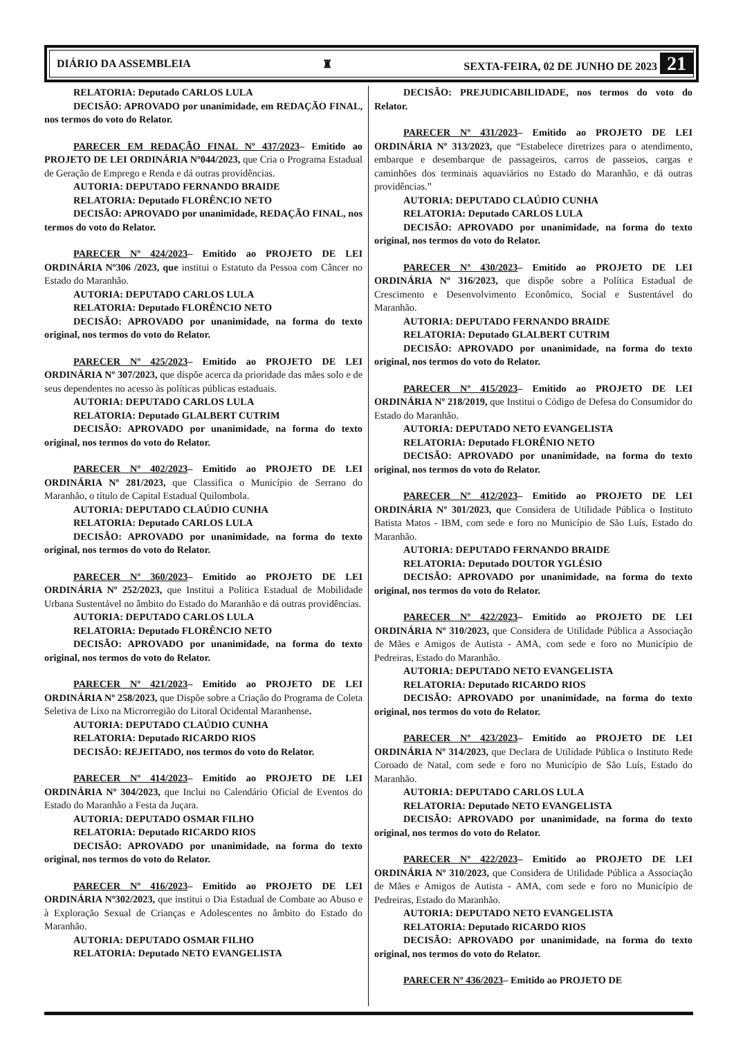DIÁRIO DA ASSEMBLEIA ♜ SEXTA-FEIRA, 02 DE JUNHO DE 2023 21
RELATORIA: Deputado CARLOS LULA
DECISÃO: APROVADO por unanimidade, em REDAÇÃO FINAL, nos termos do voto do Relator.
PARECER EM REDAÇÃO FINAL Nº 437/2023– Emitido ao PROJETO DE LEI ORDINÁRIA Nº044/2023, que Cria o Programa Estadual de Geração de Emprego e Renda e dá outras providências.
AUTORIA: DEPUTADO FERNANDO BRAIDE
RELATORIA: Deputado FLORÊNCIO NETO
DECISÃO: APROVADO por unanimidade, REDAÇÃO FINAL, nos termos do voto do Relator.
PARECER Nº 424/2023– Emitido ao PROJETO DE LEI ORDINÁRIA Nº306 /2023, que institui o Estatuto da Pessoa com Câncer no Estado do Maranhão.
AUTORIA: DEPUTADO CARLOS LULA
RELATORIA: Deputado FLORÊNCIO NETO
DECISÃO: APROVADO por unanimidade, na forma do texto original, nos termos do voto do Relator.
PARECER Nº 425/2023– Emitido ao PROJETO DE LEI ORDINÁRIA Nº 307/2023, que dispõe acerca da prioridade das mães solo e de seus dependentes no acesso às políticas públicas estaduais.
AUTORIA: DEPUTADO CARLOS LULA
RELATORIA: Deputado GLALBERT CUTRIM
DECISÃO: APROVADO por unanimidade, na forma do texto original, nos termos do voto do Relator.
PARECER Nº 402/2023– Emitido ao PROJETO DE LEI ORDINÁRIA Nº 281/2023, que Classifica o Município de Serrano do Maranhão, o título de Capital Estadual Quilombola.
AUTORIA: DEPUTADO CLAÚDIO CUNHA
RELATORIA: Deputado CARLOS LULA
DECISÃO: APROVADO por unanimidade, na forma do texto original, nos termos do voto do Relator.
PARECER Nº 360/2023– Emitido ao PROJETO DE LEI ORDINÁRIA Nº 252/2023, que Institui a Política Estadual de Mobilidade Urbana Sustentável no âmbito do Estado do Maranhão e dá outras providências.
AUTORIA: DEPUTADO CARLOS LULA
RELATORIA: Deputado FLORÊNCIO NETO
DECISÃO: APROVADO por unanimidade, na forma do texto original, nos termos do voto do Relator.
PARECER Nº 421/2023– Emitido ao PROJETO DE LEI ORDINÁRIA Nº 258/2023, que Dispõe sobre a Criação do Programa de Coleta Seletiva de Lixo na Microrregião do Litoral Ocidental Maranhense.
AUTORIA: DEPUTADO CLAÚDIO CUNHA
RELATORIA: Deputado RICARDO RIOS
DECISÃO: REJEITADO, nos termos do voto do Relator.
PARECER Nº 414/2023– Emitido ao PROJETO DE LEI ORDINÁRIA Nº 304/2023, que Inclui no Calendário Oficial de Eventos do Estado do Maranhão a Festa da Juçara.
AUTORIA: DEPUTADO OSMAR FILHO
RELATORIA: Deputado RICARDO RIOS
DECISÃO: APROVADO por unanimidade, na forma do texto original, nos termos do voto do Relator.
PARECER Nº 416/2023– Emitido ao PROJETO DE LEI ORDINÁRIA Nº302/2023, que institui o Dia Estadual de Combate ao Abuso e à Exploração Sexual de Crianças e Adolescentes no âmbito do Estado do Maranhão.
AUTORIA: DEPUTADO OSMAR FILHO
RELATORIA: Deputado NETO EVANGELISTA
DECISÃO: PREJUDICABILIDADE, nos termos do voto do Relator.
PARECER Nº 431/2023– Emitido ao PROJETO DE LEI ORDINÁRIA Nº 313/2023, que “Estabelece diretrizes para o atendimento, embarque e desembarque de passageiros, carros de passeios, cargas e caminhões dos terminais aquaviários no Estado do Maranhão, e dá outras providências.”
AUTORIA: DEPUTADO CLAÚDIO CUNHA
RELATORIA: Deputado CARLOS LULA
DECISÃO: APROVADO por unanimidade, na forma do texto original, nos termos do voto do Relator.
PARECER Nº 430/2023– Emitido ao PROJETO DE LEI ORDINÁRIA Nº 316/2023, que dispõe sobre a Política Estadual de Crescimento e Desenvolvimento Econômico, Social e Sustentável do Maranhão.
AUTORIA: DEPUTADO FERNANDO BRAIDE
RELATORIA: Deputado GLALBERT CUTRIM
DECISÃO: APROVADO por unanimidade, na forma do texto original, nos termos do voto do Relator.
PARECER Nº 415/2023– Emitido ao PROJETO DE LEI ORDINÁRIA Nº 218/2019, que Institui o Código de Defesa do Consumidor do Estado do Maranhão.
AUTORIA: DEPUTADO NETO EVANGELISTA
RELATORIA: Deputado FLORÊNIO NETO
DECISÃO: APROVADO por unanimidade, na forma do texto original, nos termos do voto do Relator.
PARECER Nº 412/2023– Emitido ao PROJETO DE LEI ORDINÁRIA Nº 301/2023, que Considera de Utilidade Pública o Instituto Batista Matos - IBM, com sede e foro no Município de São Luís, Estado do Maranhão.
AUTORIA: DEPUTADO FERNANDO BRAIDE
RELATORIA: Deputado DOUTOR YGLÉSIO
DECISÃO: APROVADO por unanimidade, na forma do texto original, nos termos do voto do Relator.
PARECER Nº 422/2023– Emitido ao PROJETO DE LEI ORDINÁRIA Nº 310/2023, que Considera de Utilidade Pública a Associação de Mães e Amigos de Autista - AMA, com sede e foro no Município de Pedreiras, Estado do Maranhão.
AUTORIA: DEPUTADO NETO EVANGELISTA
RELATORIA: Deputado RICARDO RIOS
DECISÃO: APROVADO por unanimidade, na forma do texto original, nos termos do voto do Relator.
PARECER Nº 423/2023– Emitido ao PROJETO DE LEI ORDINÁRIA Nº 314/2023, que Declara de Utilidade Pública o Instituto Rede Coroado de Natal, com sede e foro no Município de São Luís, Estado do Maranhão.
AUTORIA: DEPUTADO CARLOS LULA
RELATORIA: Deputado NETO EVANGELISTA
DECISÃO: APROVADO por unanimidade, na forma do texto original, nos termos do voto do Relator.
PARECER Nº 422/2023– Emitido ao PROJETO DE LEI ORDINÁRIA Nº 310/2023, que Considera de Utilidade Pública a Associação de Mães e Amigos de Autista - AMA, com sede e foro no Município de Pedreiras, Estado do Maranhão.
AUTORIA: DEPUTADO NETO EVANGELISTA
RELATORIA: Deputado RICARDO RIOS
DECISÃO: APROVADO por unanimidade, na forma do texto original, nos termos do voto do Relator.
PARECER Nº 436/2023– Emitido ao PROJETO DE